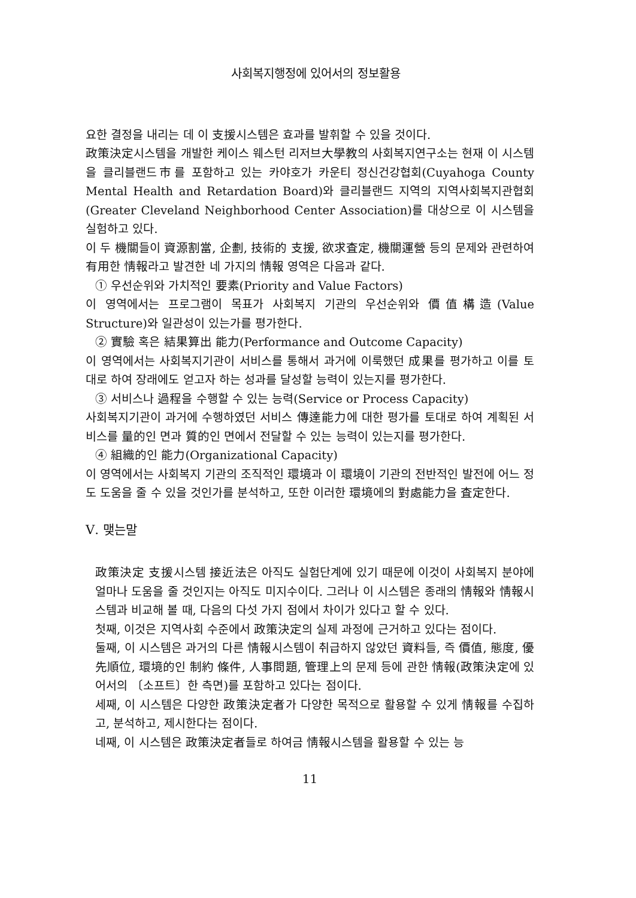사회복지행정에 있어서의 정보활용
요한 결정을 내리는 데 이 支援시스템은 효과를 발휘할 수 있을 것이다.
政策決定시스템을 개발한 케이스 웨스턴 리저브大學教의 사회복지연구소는 현재 이 시스템을 클리블랜드市를 포함하고 있는 카야호가 카운티 정신건강협회(Cuyahoga County Mental Health and Retardation Board)와 클리블랜드 지역의 지역사회복지관협회(Greater Cleveland Neighborhood Center Association)를 대상으로 이 시스템을 실험하고 있다.
이 두 機關들이 資源割當, 企劃, 技術的 支援, 欲求査定, 機關運營 등의 문제와 관련하여 有用한 情報라고 발견한 네 가지의 情報 영역은 다음과 같다.
① 우선순위와 가치적인 要素(Priority and Value Factors)
이 영역에서는 프로그램이 목표가 사회복지 기관의 우선순위와 價值構造(Value Structure)와 일관성이 있는가를 평가한다.
② 實驗 혹은 結果算出 能力(Performance and Outcome Capacity)
이 영역에서는 사회복지기관이 서비스를 통해서 과거에 이룩했던 成果를 평가하고 이를 토대로 하여 장래에도 얻고자 하는 성과를 달성할 능력이 있는지를 평가한다.
③ 서비스나 過程을 수행할 수 있는 능력(Service or Process Capacity)
사회복지기관이 과거에 수행하였던 서비스 傳達能力에 대한 평가를 토대로 하여 계획된 서비스를 量的인 면과 質的인 면에서 전달할 수 있는 능력이 있는지를 평가한다.
④ 組織的인 能力(Organizational Capacity)
이 영역에서는 사회복지 기관의 조직적인 環境과 이 環境이 기관의 전반적인 발전에 어느 정도 도움을 줄 수 있을 것인가를 분석하고, 또한 이러한 環境에의 對處能力을 査定한다.
Ⅴ. 맺는말
政策決定 支援시스템 接近法은 아직도 실험단계에 있기 때문에 이것이 사회복지 분야에 얼마나 도움을 줄 것인지는 아직도 미지수이다. 그러나 이 시스템은 종래의 情報와 情報시스템과 비교해 볼 때, 다음의 다섯 가지 점에서 차이가 있다고 할 수 있다.
첫째, 이것은 지역사회 수준에서 政策決定의 실제 과정에 근거하고 있다는 점이다.
둘째, 이 시스템은 과거의 다른 情報시스템이 취급하지 않았던 資料들, 즉 價值, 態度, 優先順位, 環境的인 制約 條件, 人事問題, 管理上의 문제 등에 관한 情報(政策決定에 있어서의 〔소프트〕한 측면)를 포함하고 있다는 점이다.
세째, 이 시스템은 다양한 政策決定者가 다양한 목적으로 활용할 수 있게 情報를 수집하고, 분석하고, 제시한다는 점이다.
네째, 이 시스템은 政策決定者들로 하여금 情報시스템을 활용할 수 있는 능
11